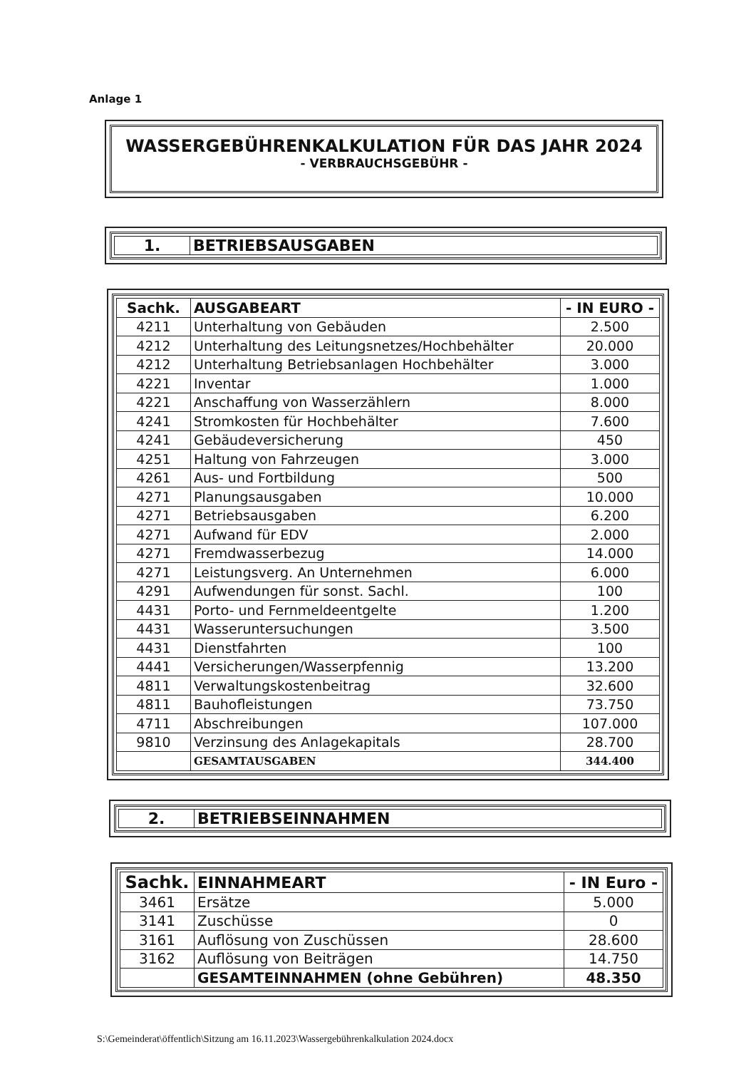Anlage 1
WASSERGEBÜHRENKALKULATION FÜR DAS JAHR 2024
- VERBRAUCHSGEBÜHR -
1. BETRIEBSAUSGABEN
| Sachk. | AUSGABEART | - IN EURO - |
| --- | --- | --- |
| 4211 | Unterhaltung von Gebäuden | 2.500 |
| 4212 | Unterhaltung des Leitungsnetzes/Hochbehälter | 20.000 |
| 4212 | Unterhaltung Betriebsanlagen Hochbehälter | 3.000 |
| 4221 | Inventar | 1.000 |
| 4221 | Anschaffung von Wasserzählern | 8.000 |
| 4241 | Stromkosten für Hochbehälter | 7.600 |
| 4241 | Gebäudeversicherung | 450 |
| 4251 | Haltung von Fahrzeugen | 3.000 |
| 4261 | Aus- und Fortbildung | 500 |
| 4271 | Planungsausgaben | 10.000 |
| 4271 | Betriebsausgaben | 6.200 |
| 4271 | Aufwand für EDV | 2.000 |
| 4271 | Fremdwasserbezug | 14.000 |
| 4271 | Leistungsverg. An Unternehmen | 6.000 |
| 4291 | Aufwendungen für sonst. Sachl. | 100 |
| 4431 | Porto- und Fernmeldeentgelte | 1.200 |
| 4431 | Wasseruntersuchungen | 3.500 |
| 4431 | Dienstfahrten | 100 |
| 4441 | Versicherungen/Wasserpfennig | 13.200 |
| 4811 | Verwaltungskostenbeitrag | 32.600 |
| 4811 | Bauhofleistungen | 73.750 |
| 4711 | Abschreibungen | 107.000 |
| 9810 | Verzinsung des Anlagekapitals | 28.700 |
| | GESAMTAUSGABEN | 344.400 |
2. BETRIEBSEINNAHMEN
| Sachk. | EINNAHMEART | - IN Euro - |
| --- | --- | --- |
| 3461 | Ersätze | 5.000 |
| 3141 | Zuschüsse | 0 |
| 3161 | Auflösung von Zuschüssen | 28.600 |
| 3162 | Auflösung von Beiträgen | 14.750 |
| | GESAMTEINNAHMEN (ohne Gebühren) | 48.350 |
S:\Gemeinderat\öffentlich\Sitzung am 16.11.2023\Wassergebührenkalkulation 2024.docx